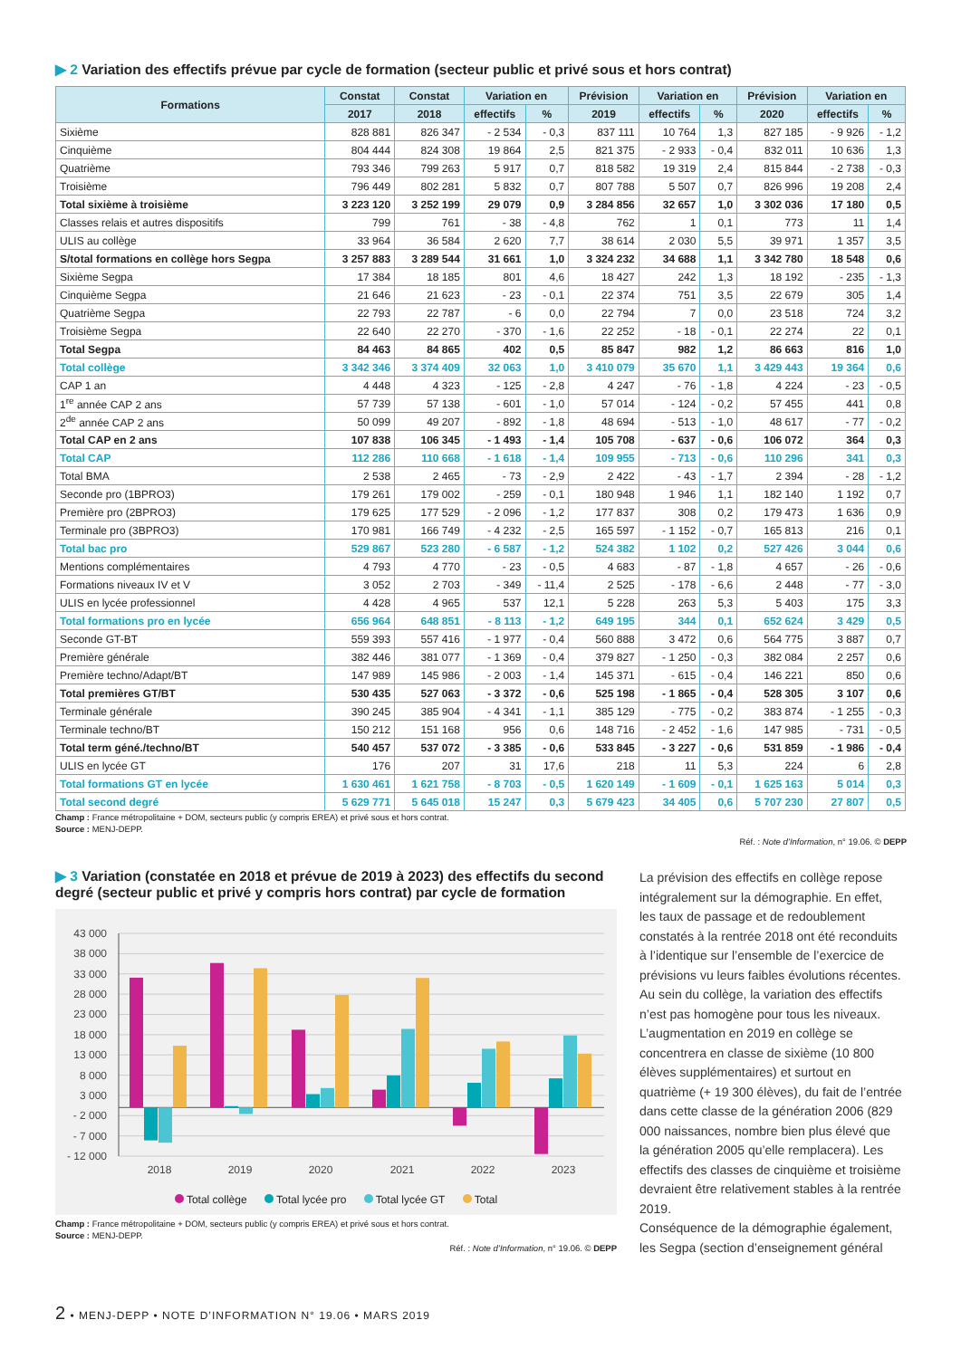▶ 2 Variation des effectifs prévue par cycle de formation (secteur public et privé sous et hors contrat)
| Formations | Constat | Constat | Variation en | | Prévision | Variation en | | Prévision | Variation en | |
| --- | --- | --- | --- | --- | --- | --- | --- | --- | --- | --- |
| | 2017 | 2018 | effectifs | % | 2019 | effectifs | % | 2020 | effectifs | % |
| Sixième | 828 881 | 826 347 | - 2 534 | - 0,3 | 837 111 | 10 764 | 1,3 | 827 185 | - 9 926 | - 1,2 |
| Cinquième | 804 444 | 824 308 | 19 864 | 2,5 | 821 375 | - 2 933 | - 0,4 | 832 011 | 10 636 | 1,3 |
| Quatrième | 793 346 | 799 263 | 5 917 | 0,7 | 818 582 | 19 319 | 2,4 | 815 844 | - 2 738 | - 0,3 |
| Troisième | 796 449 | 802 281 | 5 832 | 0,7 | 807 788 | 5 507 | 0,7 | 826 996 | 19 208 | 2,4 |
| Total sixième à troisième | 3 223 120 | 3 252 199 | 29 079 | 0,9 | 3 284 856 | 32 657 | 1,0 | 3 302 036 | 17 180 | 0,5 |
| Classes relais et autres dispositifs | 799 | 761 | - 38 | - 4,8 | 762 | 1 | 0,1 | 773 | 11 | 1,4 |
| ULIS au collège | 33 964 | 36 584 | 2 620 | 7,7 | 38 614 | 2 030 | 5,5 | 39 971 | 1 357 | 3,5 |
| S/total formations en collège hors Segpa | 3 257 883 | 3 289 544 | 31 661 | 1,0 | 3 324 232 | 34 688 | 1,1 | 3 342 780 | 18 548 | 0,6 |
| Sixième Segpa | 17 384 | 18 185 | 801 | 4,6 | 18 427 | 242 | 1,3 | 18 192 | - 235 | - 1,3 |
| Cinquième Segpa | 21 646 | 21 623 | - 23 | - 0,1 | 22 374 | 751 | 3,5 | 22 679 | 305 | 1,4 |
| Quatrième Segpa | 22 793 | 22 787 | - 6 | 0,0 | 22 794 | 7 | 0,0 | 23 518 | 724 | 3,2 |
| Troisième Segpa | 22 640 | 22 270 | - 370 | - 1,6 | 22 252 | - 18 | - 0,1 | 22 274 | 22 | 0,1 |
| Total Segpa | 84 463 | 84 865 | 402 | 0,5 | 85 847 | 982 | 1,2 | 86 663 | 816 | 1,0 |
| Total collège | 3 342 346 | 3 374 409 | 32 063 | 1,0 | 3 410 079 | 35 670 | 1,1 | 3 429 443 | 19 364 | 0,6 |
| CAP 1 an | 4 448 | 4 323 | - 125 | - 2,8 | 4 247 | - 76 | - 1,8 | 4 224 | - 23 | - 0,5 |
| 1<sup>re</sup> année CAP 2 ans | 57 739 | 57 138 | - 601 | - 1,0 | 57 014 | - 124 | - 0,2 | 57 455 | 441 | 0,8 |
| 2<sup>de</sup> année CAP 2 ans | 50 099 | 49 207 | - 892 | - 1,8 | 48 694 | - 513 | - 1,0 | 48 617 | - 77 | - 0,2 |
| Total CAP en 2 ans | 107 838 | 106 345 | - 1 493 | - 1,4 | 105 708 | - 637 | - 0,6 | 106 072 | 364 | 0,3 |
| Total CAP | 112 286 | 110 668 | - 1 618 | - 1,4 | 109 955 | - 713 | - 0,6 | 110 296 | 341 | 0,3 |
| Total BMA | 2 538 | 2 465 | - 73 | - 2,9 | 2 422 | - 43 | - 1,7 | 2 394 | - 28 | - 1,2 |
| Seconde pro (1BPRO3) | 179 261 | 179 002 | - 259 | - 0,1 | 180 948 | 1 946 | 1,1 | 182 140 | 1 192 | 0,7 |
| Première pro (2BPRO3) | 179 625 | 177 529 | - 2 096 | - 1,2 | 177 837 | 308 | 0,2 | 179 473 | 1 636 | 0,9 |
| Terminale pro (3BPRO3) | 170 981 | 166 749 | - 4 232 | - 2,5 | 165 597 | - 1 152 | - 0,7 | 165 813 | 216 | 0,1 |
| Total bac pro | 529 867 | 523 280 | - 6 587 | - 1,2 | 524 382 | 1 102 | 0,2 | 527 426 | 3 044 | 0,6 |
| Mentions complémentaires | 4 793 | 4 770 | - 23 | - 0,5 | 4 683 | - 87 | - 1,8 | 4 657 | - 26 | - 0,6 |
| Formations niveaux IV et V | 3 052 | 2 703 | - 349 | - 11,4 | 2 525 | - 178 | - 6,6 | 2 448 | - 77 | - 3,0 |
| ULIS en lycée professionnel | 4 428 | 4 965 | 537 | 12,1 | 5 228 | 263 | 5,3 | 5 403 | 175 | 3,3 |
| Total formations pro en lycée | 656 964 | 648 851 | - 8 113 | - 1,2 | 649 195 | 344 | 0,1 | 652 624 | 3 429 | 0,5 |
| Seconde GT-BT | 559 393 | 557 416 | - 1 977 | - 0,4 | 560 888 | 3 472 | 0,6 | 564 775 | 3 887 | 0,7 |
| Première générale | 382 446 | 381 077 | - 1 369 | - 0,4 | 379 827 | - 1 250 | - 0,3 | 382 084 | 2 257 | 0,6 |
| Première techno/Adapt/BT | 147 989 | 145 986 | - 2 003 | - 1,4 | 145 371 | - 615 | - 0,4 | 146 221 | 850 | 0,6 |
| Total premières GT/BT | 530 435 | 527 063 | - 3 372 | - 0,6 | 525 198 | - 1 865 | - 0,4 | 528 305 | 3 107 | 0,6 |
| Terminale générale | 390 245 | 385 904 | - 4 341 | - 1,1 | 385 129 | - 775 | - 0,2 | 383 874 | - 1 255 | - 0,3 |
| Terminale techno/BT | 150 212 | 151 168 | 956 | 0,6 | 148 716 | - 2 452 | - 1,6 | 147 985 | - 731 | - 0,5 |
| Total term géné./techno/BT | 540 457 | 537 072 | - 3 385 | - 0,6 | 533 845 | - 3 227 | - 0,6 | 531 859 | - 1 986 | - 0,4 |
| ULIS en lycée GT | 176 | 207 | 31 | 17,6 | 218 | 11 | 5,3 | 224 | 6 | 2,8 |
| Total formations GT en lycée | 1 630 461 | 1 621 758 | - 8 703 | - 0,5 | 1 620 149 | - 1 609 | - 0,1 | 1 625 163 | 5 014 | 0,3 |
| Total second degré | 5 629 771 | 5 645 018 | 15 247 | 0,3 | 5 679 423 | 34 405 | 0,6 | 5 707 230 | 27 807 | 0,5 |
Champ : France métropolitaine + DOM, secteurs public (y compris EREA) et privé sous et hors contrat.
Source : MENJ-DEPP.
Réf. : Note d’Information, n° 19.06. © DEPP
▶ 3 Variation (constatée en 2018 et prévue de 2019 à 2023) des effectifs du second degré (secteur public et privé y compris hors contrat) par cycle de formation
43 000
38 000
33 000
28 000
23 000
18 000
13 000
8 000
3 000
- 2 000
- 7 000
- 12 000
2018
2019
2020
2021
2022
2023
Total collège Total lycée pro Total lycée GT Total
Champ : France métropolitaine + DOM, secteurs public (y compris EREA) et privé sous et hors contrat.
Source : MENJ-DEPP.
Réf. : Note d’Information, n° 19.06. © DEPP
La prévision des effectifs en collège repose intégralement sur la démographie. En effet, les taux de passage et de redoublement constatés à la rentrée 2018 ont été reconduits à l’identique sur l’ensemble de l’exercice de prévisions vu leurs faibles évolutions récentes. Au sein du collège, la variation des effectifs n’est pas homogène pour tous les niveaux. L’augmentation en 2019 en collège se concentrera en classe de sixième (10 800 élèves supplémentaires) et surtout en quatrième (+ 19 300 élèves), du fait de l’entrée dans cette classe de la génération 2006 (829 000 naissances, nombre bien plus élevé que la génération 2005 qu’elle remplacera). Les effectifs des classes de cinquième et troisième devraient être relativement stables à la rentrée 2019.
Conséquence de la démographie également, les Segpa (section d’enseignement général
2 • MENJ-DEPP • NOTE D’INFORMATION N° 19.06 • MARS 2019